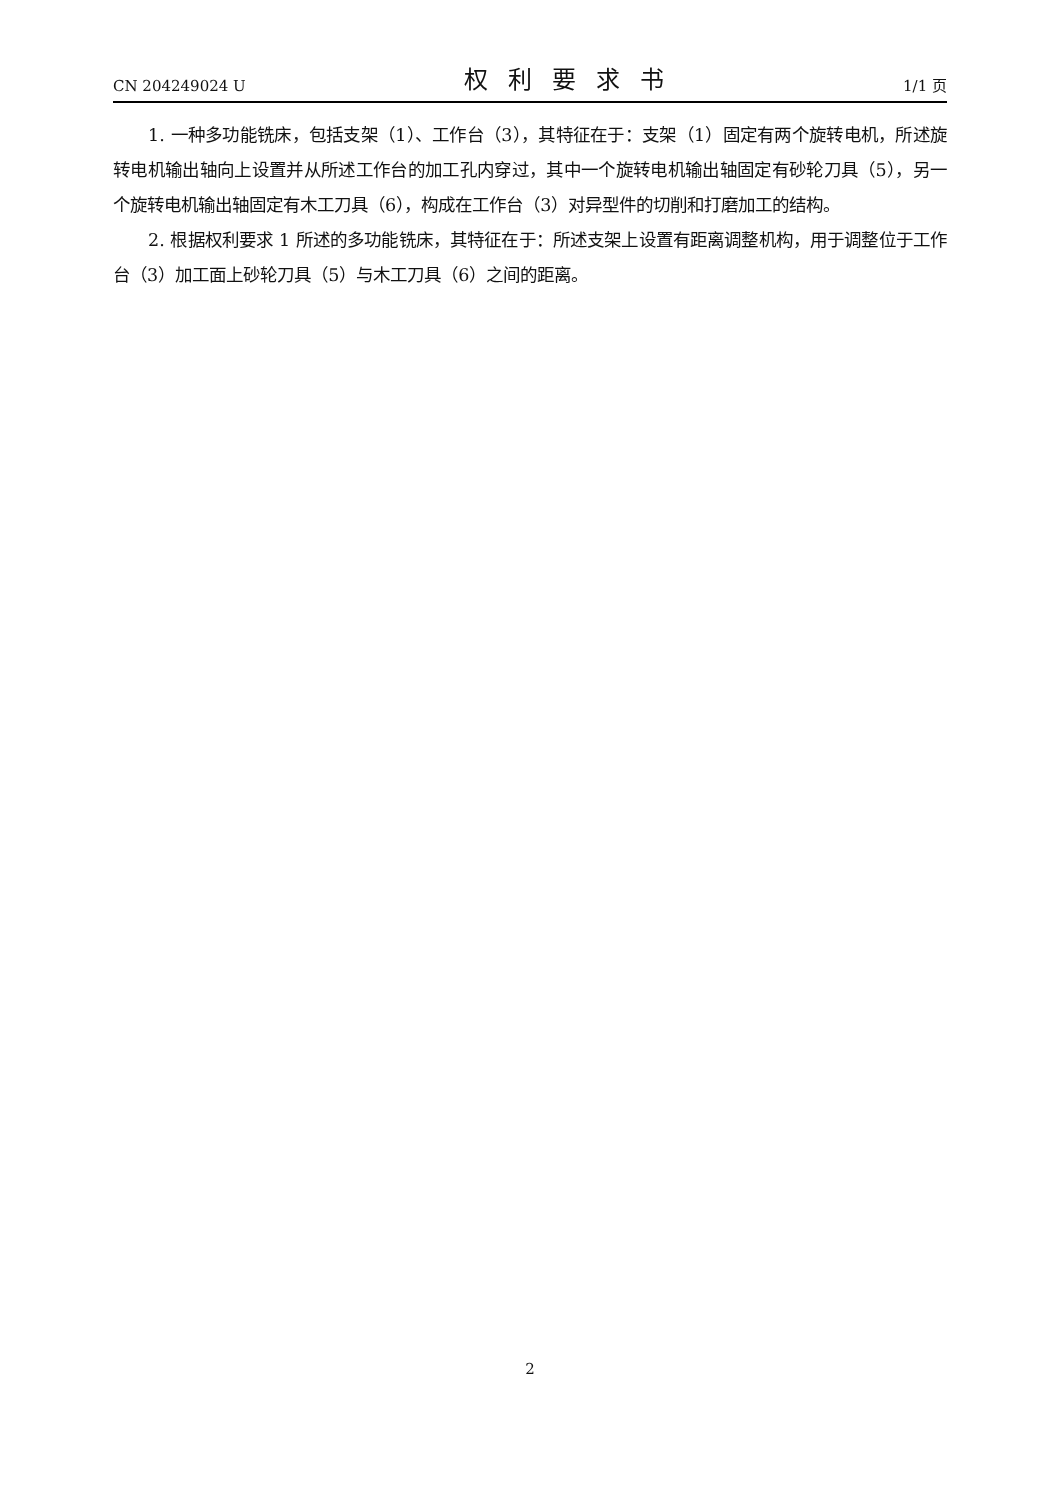CN 204249024 U 权利要求书 1/1 页
1. 一种多功能铣床，包括支架（1）、工作台（3），其特征在于：支架（1）固定有两个旋转电机，所述旋转电机输出轴向上设置并从所述工作台的加工孔内穿过，其中一个旋转电机输出轴固定有砂轮刀具（5），另一个旋转电机输出轴固定有木工刀具（6），构成在工作台（3）对异型件的切削和打磨加工的结构。
2. 根据权利要求 1 所述的多功能铣床，其特征在于：所述支架上设置有距离调整机构，用于调整位于工作台（3）加工面上砂轮刀具（5）与木工刀具（6）之间的距离。
2